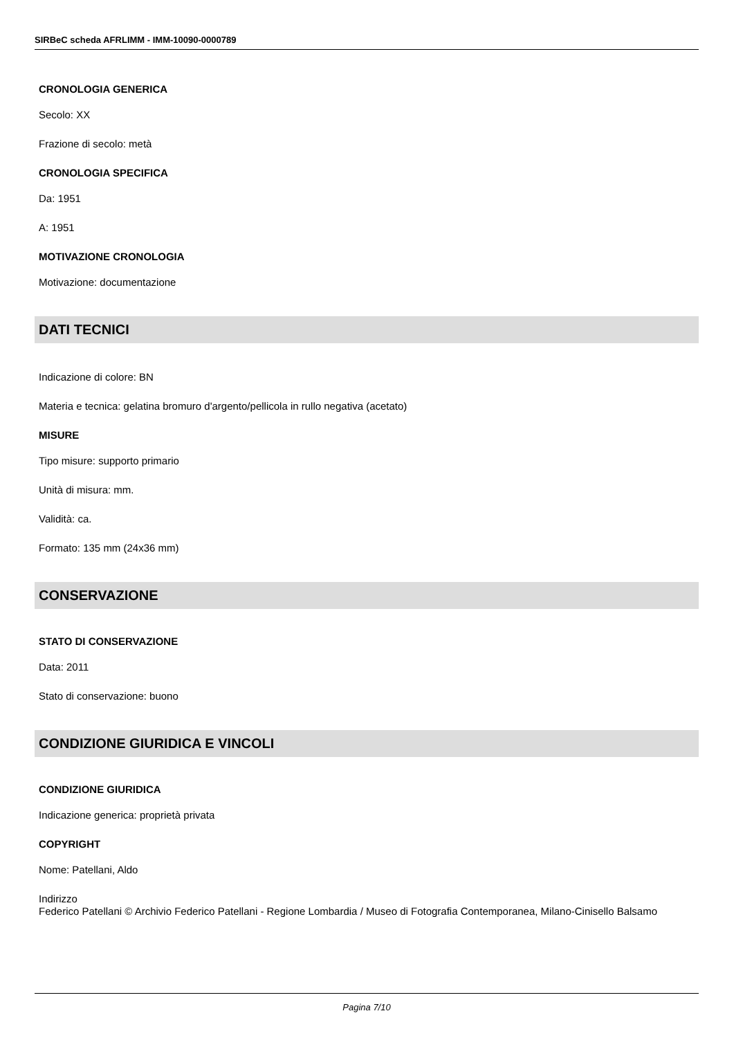SIRBeC scheda AFRLIMM - IMM-10090-0000789
CRONOLOGIA GENERICA
Secolo: XX
Frazione di secolo: metà
CRONOLOGIA SPECIFICA
Da: 1951
A: 1951
MOTIVAZIONE CRONOLOGIA
Motivazione: documentazione
DATI TECNICI
Indicazione di colore: BN
Materia e tecnica: gelatina bromuro d'argento/pellicola in rullo negativa (acetato)
MISURE
Tipo misure: supporto primario
Unità di misura: mm.
Validità: ca.
Formato: 135 mm (24x36 mm)
CONSERVAZIONE
STATO DI CONSERVAZIONE
Data: 2011
Stato di conservazione: buono
CONDIZIONE GIURIDICA E VINCOLI
CONDIZIONE GIURIDICA
Indicazione generica: proprietà privata
COPYRIGHT
Nome: Patellani, Aldo
Indirizzo
Federico Patellani © Archivio Federico Patellani - Regione Lombardia / Museo di Fotografia Contemporanea, Milano-Cinisello Balsamo
Pagina 7/10